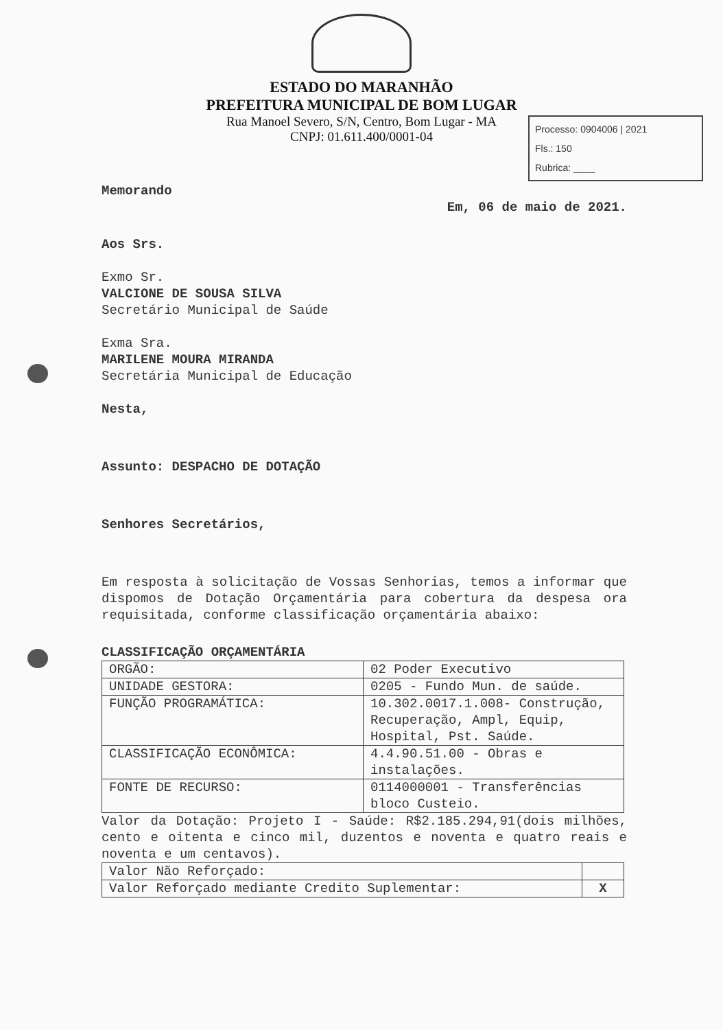ESTADO DO MARANHÃO
PREFEITURA MUNICIPAL DE BOM LUGAR
Rua Manoel Severo, S/N, Centro, Bom Lugar - MA
CNPJ: 01.611.400/0001-04
Processo: 0904006 | 2021
Fls.: 150
Rubrica: ____
Memorando
Em, 06 de maio de 2021.
Aos Srs.
Exmo Sr.
VALCIONE DE SOUSA SILVA
Secretário Municipal de Saúde
Exma Sra.
MARILENE MOURA MIRANDA
Secretária Municipal de Educação
Nesta,
Assunto: DESPACHO DE DOTAÇÃO
Senhores Secretários,
Em resposta à solicitação de Vossas Senhorias, temos a informar que dispomos de Dotação Orçamentária para cobertura da despesa ora requisitada, conforme classificação orçamentária abaixo:
CLASSIFICAÇÃO ORÇAMENTÁRIA
| ORGÃO: | 02 Poder Executivo |
| UNIDADE GESTORA: | 0205 - Fundo Mun. de saúde. |
| FUNÇÃO PROGRAMÁTICA: | 10.302.0017.1.008- Construção, Recuperação, Ampl, Equip, Hospital, Pst. Saúde. |
| CLASSIFICAÇÃO ECONÔMICA: | 4.4.90.51.00 - Obras e instalações. |
| FONTE DE RECURSO: | 0114000001 - Transferências bloco Custeio. |
Valor da Dotação: Projeto I - Saúde: R$2.185.294,91(dois milhões, cento e oitenta e cinco mil, duzentos e noventa e quatro reais e noventa e um centavos).
| Valor Não Reforçado: | |
| Valor Reforçado mediante Credito Suplementar: | X |